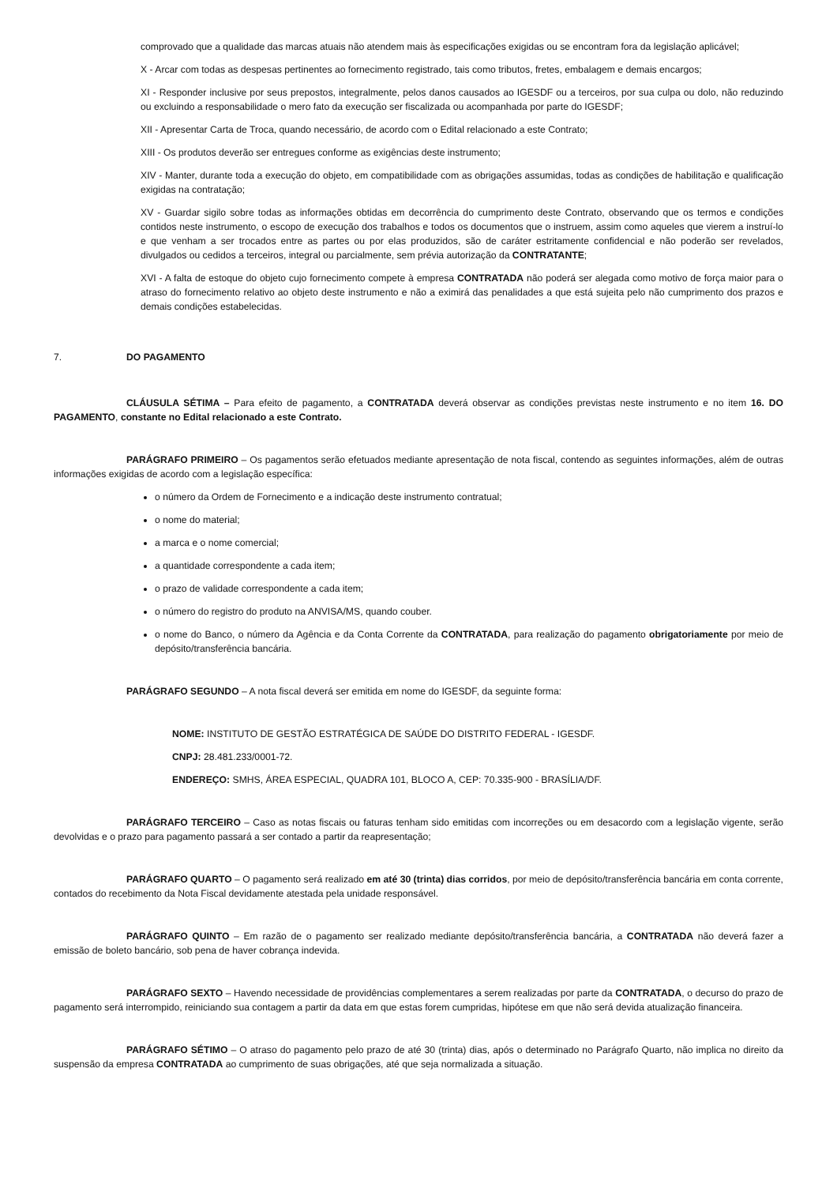comprovado que a qualidade das marcas atuais não atendem mais às especificações exigidas ou se encontram fora da legislação aplicável;
X - Arcar com todas as despesas pertinentes ao fornecimento registrado, tais como tributos, fretes, embalagem e demais encargos;
XI - Responder inclusive por seus prepostos, integralmente, pelos danos causados ao IGESDF ou a terceiros, por sua culpa ou dolo, não reduzindo ou excluindo a responsabilidade o mero fato da execução ser fiscalizada ou acompanhada por parte do IGESDF;
XII - Apresentar Carta de Troca, quando necessário, de acordo com o Edital relacionado a este Contrato;
XIII - Os produtos deverão ser entregues conforme as exigências deste instrumento;
XIV - Manter, durante toda a execução do objeto, em compatibilidade com as obrigações assumidas, todas as condições de habilitação e qualificação exigidas na contratação;
XV - Guardar sigilo sobre todas as informações obtidas em decorrência do cumprimento deste Contrato, observando que os termos e condições contidos neste instrumento, o escopo de execução dos trabalhos e todos os documentos que o instruem, assim como aqueles que vierem a instruí-lo e que venham a ser trocados entre as partes ou por elas produzidos, são de caráter estritamente confidencial e não poderão ser revelados, divulgados ou cedidos a terceiros, integral ou parcialmente, sem prévia autorização da CONTRATANTE;
XVI - A falta de estoque do objeto cujo fornecimento compete à empresa CONTRATADA não poderá ser alegada como motivo de força maior para o atraso do fornecimento relativo ao objeto deste instrumento e não a eximirá das penalidades a que está sujeita pelo não cumprimento dos prazos e demais condições estabelecidas.
7. DO PAGAMENTO
CLÁUSULA SÉTIMA – Para efeito de pagamento, a CONTRATADA deverá observar as condições previstas neste instrumento e no item 16. DO PAGAMENTO, constante no Edital relacionado a este Contrato.
PARÁGRAFO PRIMEIRO – Os pagamentos serão efetuados mediante apresentação de nota fiscal, contendo as seguintes informações, além de outras informações exigidas de acordo com a legislação específica:
o número da Ordem de Fornecimento e a indicação deste instrumento contratual;
o nome do material;
a marca e o nome comercial;
a quantidade correspondente a cada item;
o prazo de validade correspondente a cada item;
o número do registro do produto na ANVISA/MS, quando couber.
o nome do Banco, o número da Agência e da Conta Corrente da CONTRATADA, para realização do pagamento obrigatoriamente por meio de depósito/transferência bancária.
PARÁGRAFO SEGUNDO – A nota fiscal deverá ser emitida em nome do IGESDF, da seguinte forma:
NOME: INSTITUTO DE GESTÃO ESTRATÉGICA DE SAÚDE DO DISTRITO FEDERAL - IGESDF.
CNPJ: 28.481.233/0001-72.
ENDEREÇO: SMHS, ÁREA ESPECIAL, QUADRA 101, BLOCO A, CEP: 70.335-900 - BRASÍLIA/DF.
PARÁGRAFO TERCEIRO – Caso as notas fiscais ou faturas tenham sido emitidas com incorreções ou em desacordo com a legislação vigente, serão devolvidas e o prazo para pagamento passará a ser contado a partir da reapresentação;
PARÁGRAFO QUARTO – O pagamento será realizado em até 30 (trinta) dias corridos, por meio de depósito/transferência bancária em conta corrente, contados do recebimento da Nota Fiscal devidamente atestada pela unidade responsável.
PARÁGRAFO QUINTO – Em razão de o pagamento ser realizado mediante depósito/transferência bancária, a CONTRATADA não deverá fazer a emissão de boleto bancário, sob pena de haver cobrança indevida.
PARÁGRAFO SEXTO – Havendo necessidade de providências complementares a serem realizadas por parte da CONTRATADA, o decurso do prazo de pagamento será interrompido, reiniciando sua contagem a partir da data em que estas forem cumpridas, hipótese em que não será devida atualização financeira.
PARÁGRAFO SÉTIMO – O atraso do pagamento pelo prazo de até 30 (trinta) dias, após o determinado no Parágrafo Quarto, não implica no direito da suspensão da empresa CONTRATADA ao cumprimento de suas obrigações, até que seja normalizada a situação.